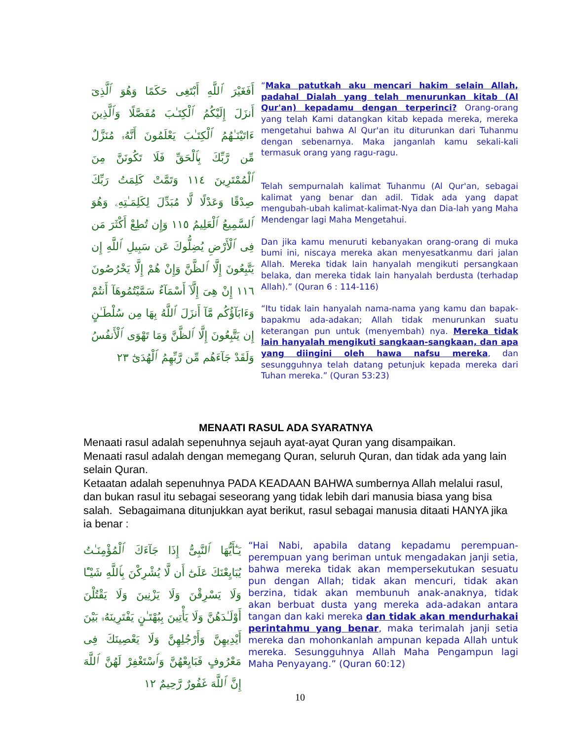أَفَغَيْرَ ٱللَّهِ أَبْتَغِى حَكَمًا وَهُوَ ٱلَّذِىٓ أَنزَلَ إِلَيْكُمُ ٱلْكِتَـٰبَ مُفَصَّلًا وَٱلَّذِينَ ءَاتَيْنَـٰهُمُ ٱلْكِتَـٰبَ يَعْلَمُونَ أَنَّهُۥ مُنَزَّلٌ مِّن رَّبِّكَ بِٱلْحَقِّ فَلَا تَكُونَنَّ مِنَ ٱلْمُمْتَرِينَ ١١٤ وَتَمَّتْ كَلِمَتُ رَبِّكَ صِدْقًا وَعَدْلًا لَّا مُبَدِّلَ لِكَلِمَـٰتِهِۦ وَهُوَ ٱلسَّمِيعُ ٱلْعَلِيمُ ١١٥ وَإِن تُطِعْ أَكْثَرَ مَن فِى ٱلْأَرْضِ يُضِلُّوكَ عَن سَبِيلِ ٱللَّهِ إِن يَتَّبِعُونَ إِلَّا ٱلظَّنَّ وَإِنْ هُمْ إِلَّا يَخْرُصُونَ ١١٦ إِنْ هِىَ إِلَّآ أَسْمَآءٌ سَمَّيْتُمُوهَآ أَنتُمْ وَءَابَآؤُكُم مَّآ أَنزَلَ ٱللَّهُ بِهَا مِن سُلْطَـٰنٍ إِن يَتَّبِعُونَ إِلَّا ٱلظَّنَّ وَمَا تَهْوَى ٱلْأَنفُسُ وَلَقَدْ جَآءَهُم مِّن رَّبِّهِمُ ٱلْهُدَىٰٓ ٢٣
“Maka patutkah aku mencari hakim selain Allah, padahal Dialah yang telah menurunkan kitab (Al Qur'an) kepadamu dengan terperinci? Orang-orang yang telah Kami datangkan kitab kepada mereka, mereka mengetahui bahwa Al Qur'an itu diturunkan dari Tuhanmu dengan sebenarnya. Maka janganlah kamu sekali-kali termasuk orang yang ragu-ragu.
Telah sempurnalah kalimat Tuhanmu (Al Qur'an, sebagai kalimat yang benar dan adil. Tidak ada yang dapat mengubah-ubah kalimat-kalimat-Nya dan Dia-lah yang Maha Mendengar lagi Maha Mengetahui.
Dan jika kamu menuruti kebanyakan orang-orang di muka bumi ini, niscaya mereka akan menyesatkanmu dari jalan Allah. Mereka tidak lain hanyalah mengikuti persangkaan belaka, dan mereka tidak lain hanyalah berdusta (terhadap Allah).” (Quran 6 : 114-116)
“Itu tidak lain hanyalah nama-nama yang kamu dan bapak-bapakmu ada-adakan; Allah tidak menurunkan suatu keterangan pun untuk (menyembah) nya. Mereka tidak lain hanyalah mengikuti sangkaan-sangkaan, dan apa yang diingini oleh hawa nafsu mereka, dan sesungguhnya telah datang petunjuk kepada mereka dari Tuhan mereka.” (Quran 53:23)
MENAATI RASUL ADA SYARATNYA
Menaati rasul adalah sepenuhnya sejauh ayat-ayat Quran yang disampaikan.
Menaati rasul adalah dengan memegang Quran, seluruh Quran, dan tidak ada yang lain selain Quran.
Ketaatan adalah sepenuhnya PADA KEADAAN BAHWA sumbernya Allah melalui rasul, dan bukan rasul itu sebagai seseorang yang tidak lebih dari manusia biasa yang bisa salah. Sebagaimana ditunjukkan ayat berikut, rasul sebagai manusia ditaati HANYA jika ia benar :
يَـٰٓأَيُّهَا ٱلنَّبِىُّ إِذَا جَآءَكَ ٱلْمُؤْمِنَـٰتُ يُبَايِعْنَكَ عَلَىٰٓ أَن لَّا يُشْرِكْنَ بِٱللَّهِ شَيْـًٔا وَلَا يَسْرِقْنَ وَلَا يَزْنِينَ وَلَا يَقْتُلْنَ أَوْلَـٰدَهُنَّ وَلَا يَأْتِينَ بِبُهْتَـٰنٍ يَفْتَرِينَهُۥ بَيْنَ أَيْدِيهِنَّ وَأَرْجُلِهِنَّ وَلَا يَعْصِينَكَ فِى مَعْرُوفٍ فَبَايِعْهُنَّ وَٱسْتَغْفِرْ لَهُنَّ ٱللَّهَ إِنَّ ٱللَّهَ غَفُورٌ رَّحِيمٌ ١٢
“Hai Nabi, apabila datang kepadamu perempuan-perempuan yang beriman untuk mengadakan janji setia, bahwa mereka tidak akan mempersekutukan sesuatu pun dengan Allah; tidak akan mencuri, tidak akan berzina, tidak akan membunuh anak-anaknya, tidak akan berbuat dusta yang mereka ada-adakan antara tangan dan kaki mereka dan tidak akan mendurhakai perintahmu yang benar, maka terimalah janji setia mereka dan mohonkanlah ampunan kepada Allah untuk mereka. Sesungguhnya Allah Maha Pengampun lagi Maha Penyayang.” (Quran 60:12)
10